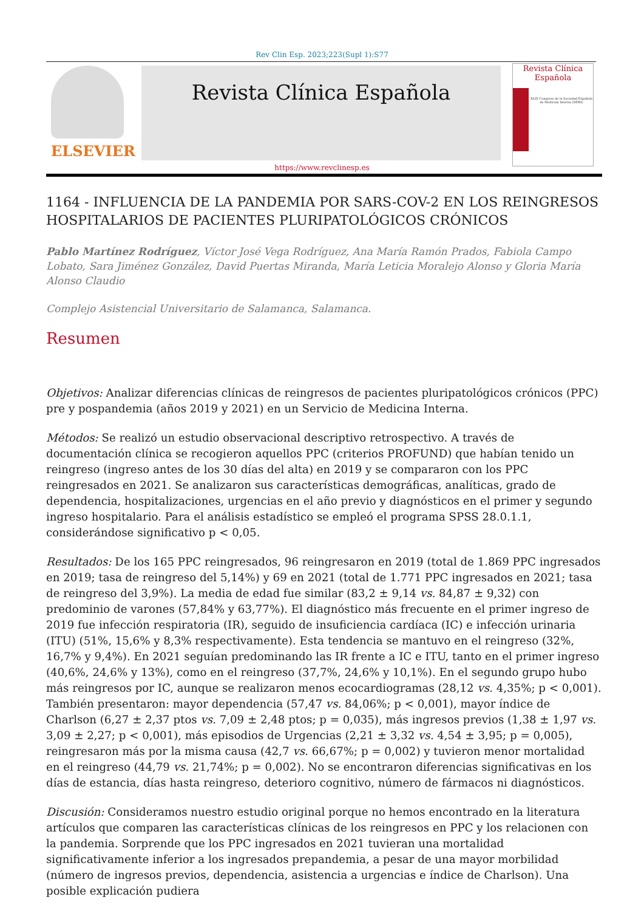Rev Clin Esp. 2023;223(Supl 1):S77
ELSEVIER Revista Clínica Española
Revista Clínica
Española
XLIII Congreso de la Sociedad Española de Medicina Interna (SEMI)
https://www.revclinesp.es
1164 - INFLUENCIA DE LA PANDEMIA POR SARS-COV-2 EN LOS REINGRESOS HOSPITALARIOS DE PACIENTES PLURIPATOLÓGICOS CRÓNICOS
Pablo Martínez Rodríguez, Víctor José Vega Rodríguez, Ana María Ramón Prados, Fabiola Campo Lobato, Sara Jiménez González, David Puertas Miranda, María Leticia Moralejo Alonso y Gloria María Alonso Claudio
Complejo Asistencial Universitario de Salamanca, Salamanca.
Resumen
Objetivos: Analizar diferencias clínicas de reingresos de pacientes pluripatológicos crónicos (PPC) pre y pospandemia (años 2019 y 2021) en un Servicio de Medicina Interna.
Métodos: Se realizó un estudio observacional descriptivo retrospectivo. A través de documentación clínica se recogieron aquellos PPC (criterios PROFUND) que habían tenido un reingreso (ingreso antes de los 30 días del alta) en 2019 y se compararon con los PPC reingresados en 2021. Se analizaron sus características demográficas, analíticas, grado de dependencia, hospitalizaciones, urgencias en el año previo y diagnósticos en el primer y segundo ingreso hospitalario. Para el análisis estadístico se empleó el programa SPSS 28.0.1.1, considerándose significativo p < 0,05.
Resultados: De los 165 PPC reingresados, 96 reingresaron en 2019 (total de 1.869 PPC ingresados en 2019; tasa de reingreso del 5,14%) y 69 en 2021 (total de 1.771 PPC ingresados en 2021; tasa de reingreso del 3,9%). La media de edad fue similar (83,2 ± 9,14 vs. 84,87 ± 9,32) con predominio de varones (57,84% y 63,77%). El diagnóstico más frecuente en el primer ingreso de 2019 fue infección respiratoria (IR), seguido de insuficiencia cardíaca (IC) e infección urinaria (ITU) (51%, 15,6% y 8,3% respectivamente). Esta tendencia se mantuvo en el reingreso (32%, 16,7% y 9,4%). En 2021 seguían predominando las IR frente a IC e ITU, tanto en el primer ingreso (40,6%, 24,6% y 13%), como en el reingreso (37,7%, 24,6% y 10,1%). En el segundo grupo hubo más reingresos por IC, aunque se realizaron menos ecocardiogramas (28,12 vs. 4,35%; p < 0,001). También presentaron: mayor dependencia (57,47 vs. 84,06%; p < 0,001), mayor índice de Charlson (6,27 ± 2,37 ptos vs. 7,09 ± 2,48 ptos; p = 0,035), más ingresos previos (1,38 ± 1,97 vs. 3,09 ± 2,27; p < 0,001), más episodios de Urgencias (2,21 ± 3,32 vs. 4,54 ± 3,95; p = 0,005), reingresaron más por la misma causa (42,7 vs. 66,67%; p = 0,002) y tuvieron menor mortalidad en el reingreso (44,79 vs. 21,74%; p = 0,002). No se encontraron diferencias significativas en los días de estancia, días hasta reingreso, deterioro cognitivo, número de fármacos ni diagnósticos.
Discusión: Consideramos nuestro estudio original porque no hemos encontrado en la literatura artículos que comparen las características clínicas de los reingresos en PPC y los relacionen con la pandemia. Sorprende que los PPC ingresados en 2021 tuvieran una mortalidad significativamente inferior a los ingresados prepandemia, a pesar de una mayor morbilidad (número de ingresos previos, dependencia, asistencia a urgencias e índice de Charlson). Una posible explicación pudiera